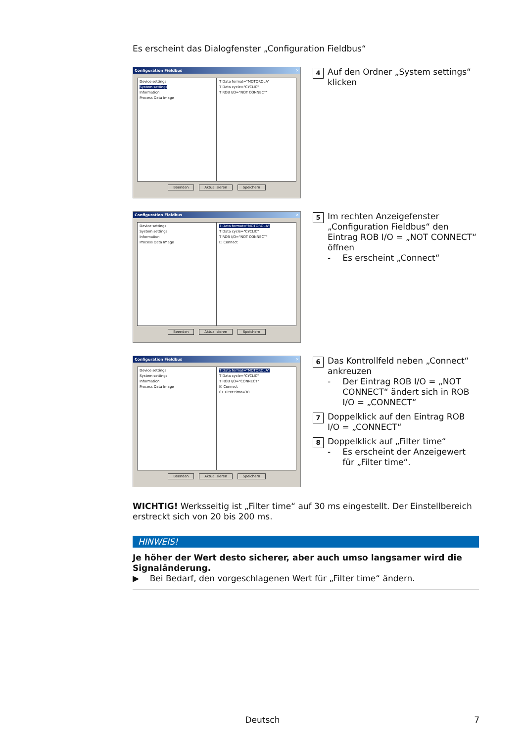Es erscheint das Dialogfenster „Configuration Fieldbus“
Configuration Fieldbus ✕
Device settings
System settings
Information
Process Data Image
T Data format="MOTOROLA"
T Data cycle="CYCLIC"
T ROB I/O="NOT CONNECT"
Beenden Aktualisieren Speichern
4 Auf den Ordner „System settings“ klicken
Configuration Fieldbus ✕
Device settings
System settings
Information
Process Data Image
T Data format="MOTOROLA"
T Data cycle="CYCLIC"
T ROB I/O="NOT CONNECT"
☐ Connect
Beenden Aktualisieren Speichern
5
Im rechten Anzeigefenster „Configuration Fieldbus“ den Eintrag ROB I/O = „NOT CONNECT“ öffnen
- Es erscheint „Connect“
Configuration Fieldbus ✕
Device settings
System settings
Information
Process Data Image
T Data format="MOTOROLA"
T Data cycle="CYCLIC"
T ROB I/O="CONNECT"
☒ Connect
01 Filter time=30
Beenden Aktualisieren Speichern
6
Das Kontrollfeld neben „Connect“ ankreuzen
- Der Eintrag ROB I/O = „NOT CONNECT“ ändert sich in ROB I/O = „CONNECT“
7 Doppelklick auf den Eintrag ROB I/O = „CONNECT“
8
Doppelklick auf „Filter time“
- Es erscheint der Anzeigewert für „Filter time“.
WICHTIG! Werksseitig ist „Filter time“ auf 30 ms eingestellt. Der Einstellbereich erstreckt sich von 20 bis 200 ms.
HINWEIS!
Je höher der Wert desto sicherer, aber auch umso langsamer wird die Signaländerung.
▶ Bei Bedarf, den vorgeschlagenen Wert für „Filter time“ ändern.
Deutsch 7